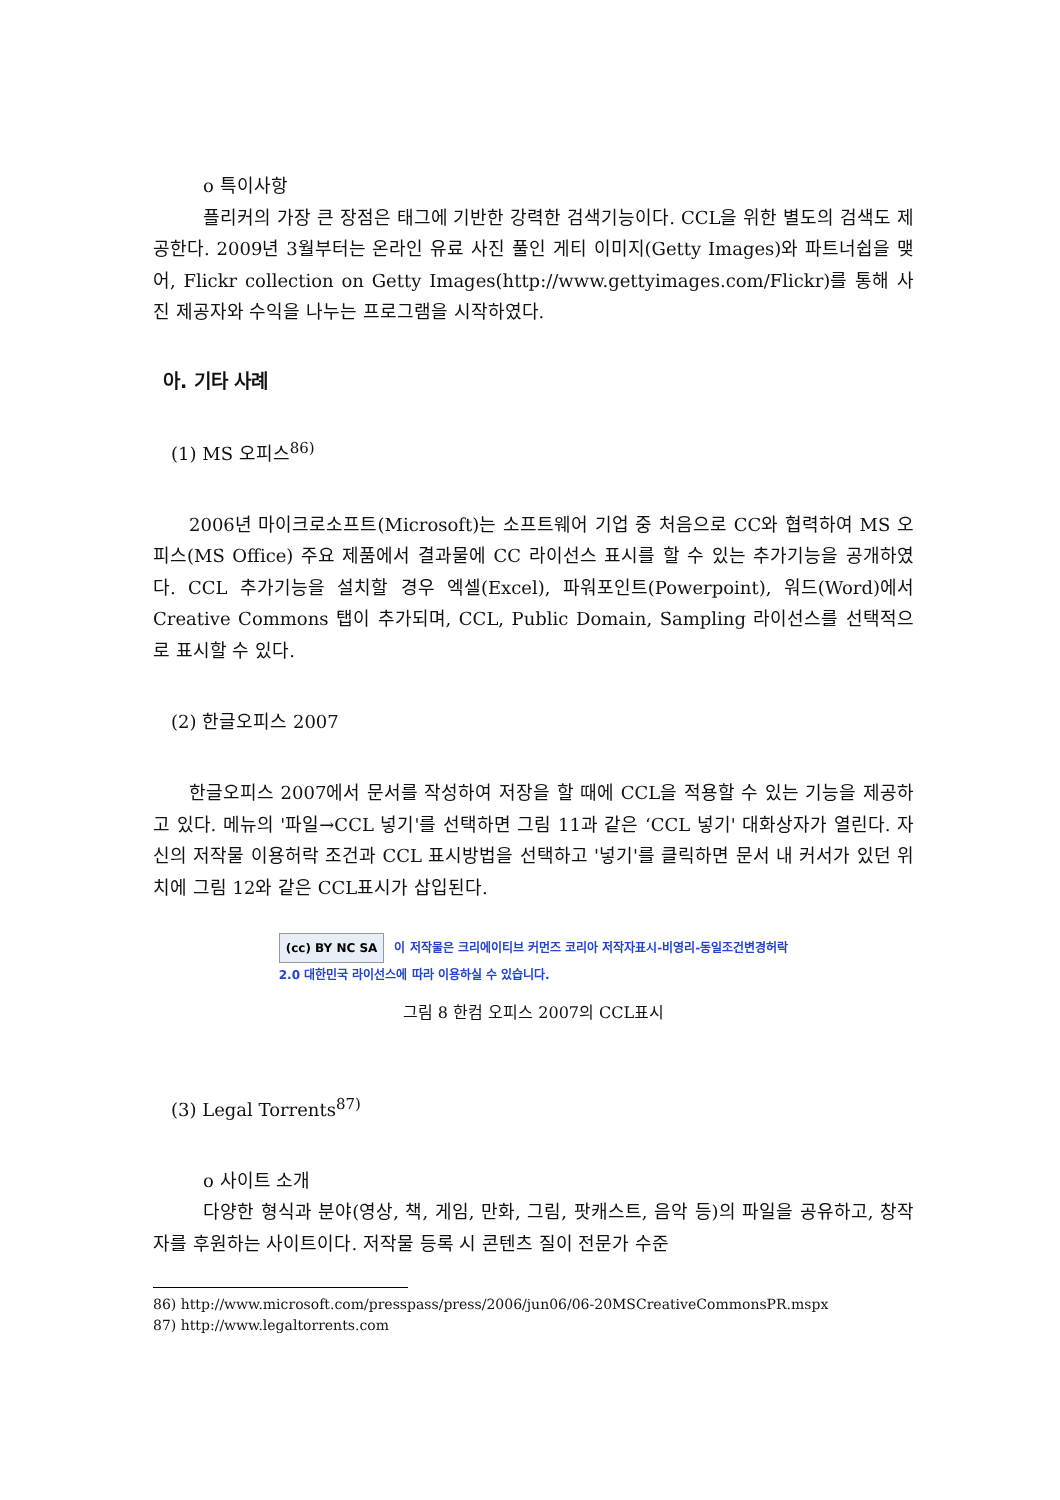o 특이사항
플리커의 가장 큰 장점은 태그에 기반한 강력한 검색기능이다. CCL을 위한 별도의 검색도 제공한다. 2009년 3월부터는 온라인 유료 사진 풀인 게티 이미지(Getty Images)와 파트너쉽을 맺어, Flickr collection on Getty Images(http://www.gettyimages.com/Flickr)를 통해 사진 제공자와 수익을 나누는 프로그램을 시작하였다.
아. 기타 사례
(1) MS 오피스<sup>86)</sup>
2006년 마이크로소프트(Microsoft)는 소프트웨어 기업 중 처음으로 CC와 협력하여 MS 오피스(MS Office) 주요 제품에서 결과물에 CC 라이선스 표시를 할 수 있는 추가기능을 공개하였다. CCL 추가기능을 설치할 경우 엑셀(Excel), 파워포인트(Powerpoint), 워드(Word)에서 Creative Commons 탭이 추가되며, CCL, Public Domain, Sampling 라이선스를 선택적으로 표시할 수 있다.
(2) 한글오피스 2007
한글오피스 2007에서 문서를 작성하여 저장을 할 때에 CCL을 적용할 수 있는 기능을 제공하고 있다. 메뉴의 '파일→CCL 넣기'를 선택하면 그림 11과 같은 ‘CCL 넣기' 대화상자가 열린다. 자신의 저작물 이용허락 조건과 CCL 표시방법을 선택하고 '넣기'를 클릭하면 문서 내 커서가 있던 위치에 그림 12와 같은 CCL표시가 삽입된다.
(cc) BY NC SA 이 저작물은 크리에이티브 커먼즈 코리아 저작자표시-비영리-동일조건변경허락
2.0 대한민국 라이선스에 따라 이용하실 수 있습니다.
그림 8 한컴 오피스 2007의 CCL표시
(3) Legal Torrents<sup>87)</sup>
o 사이트 소개
다양한 형식과 분야(영상, 책, 게임, 만화, 그림, 팟캐스트, 음악 등)의 파일을 공유하고, 창작자를 후원하는 사이트이다. 저작물 등록 시 콘텐츠 질이 전문가 수준
86) http://www.microsoft.com/presspass/press/2006/jun06/06-20MSCreativeCommonsPR.mspx
87) http://www.legaltorrents.com